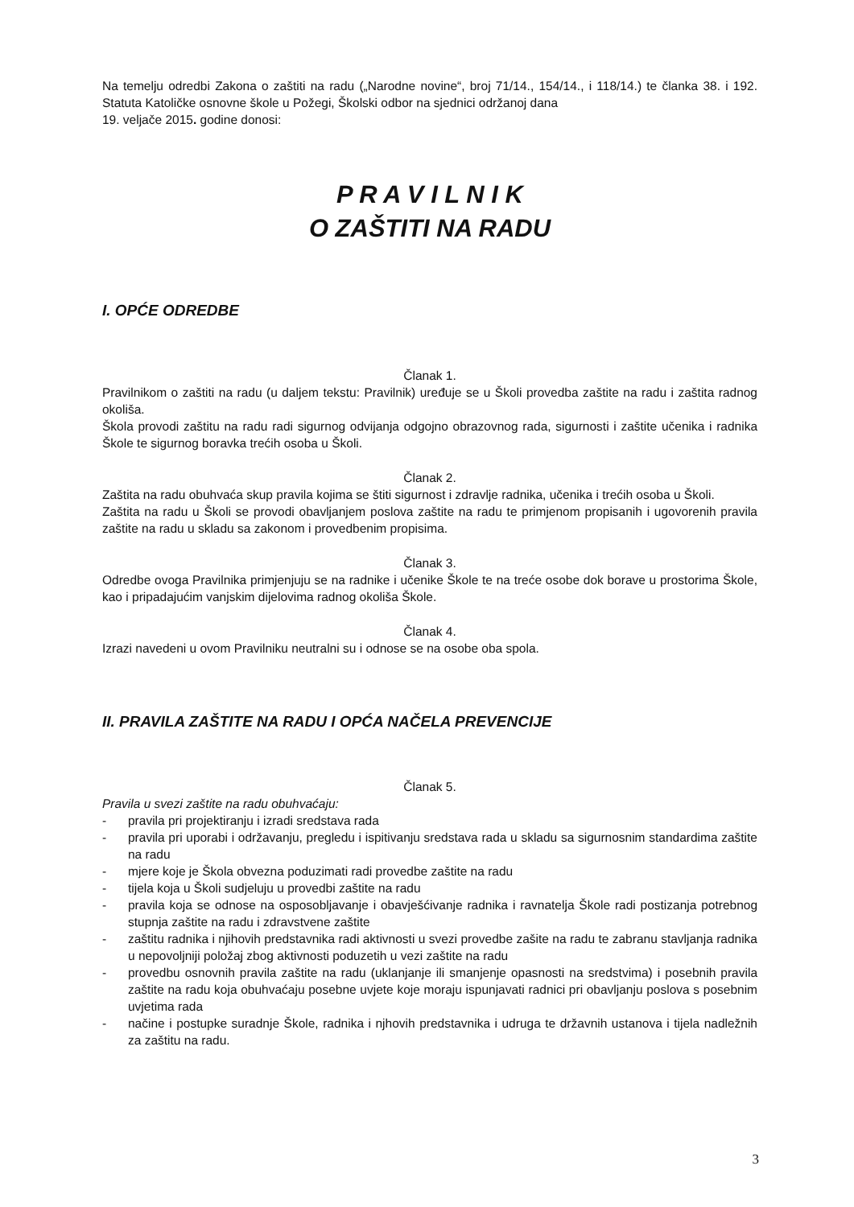Na temelju odredbi Zakona o zaštiti na radu („Narodne novine“, broj 71/14., 154/14., i 118/14.) te članka 38. i 192. Statuta Katoličke osnovne škole u Požegi, Školski odbor na sjednici održanoj dana
19. veljače 2015. godine donosi:
P R A V I L N I K
O ZAŠTITI NA RADU
I. OPĆE ODREDBE
Članak 1.
Pravilnikom o zaštiti na radu (u daljem tekstu: Pravilnik) uređuje se u Školi provedba zaštite na radu i zaštita radnog okoliša.
Škola provodi zaštitu na radu radi sigurnog odvijanja odgojno obrazovnog rada, sigurnosti i zaštite učenika i radnika Škole te sigurnog boravka trećih osoba u Školi.
Članak 2.
Zaštita na radu obuhvaća skup pravila kojima se štiti sigurnost i zdravlje radnika, učenika i trećih osoba u Školi.
Zaštita na radu u Školi se provodi obavljanjem poslova zaštite na radu te primjenom propisanih i ugovorenih pravila zaštite na radu u skladu sa zakonom i provedbenim propisima.
Članak 3.
Odredbe ovoga Pravilnika primjenjuju se na radnike i učenike Škole te na treće osobe dok borave u prostorima Škole, kao i pripadajućim vanjskim dijelovima radnog okoliša Škole.
Članak 4.
Izrazi navedeni u ovom Pravilniku neutralni su i odnose se na osobe oba spola.
II. PRAVILA ZAŠTITE NA RADU I OPĆA NAČELA PREVENCIJE
Članak 5.
Pravila u svezi zaštite na radu obuhvaćaju:
- pravila pri projektiranju i izradi sredstava rada
- pravila pri uporabi i održavanju, pregledu i ispitivanju sredstava rada u skladu sa sigurnosnim standardima zaštite na radu
- mjere koje je Škola obvezna poduzimati radi provedbe zaštite na radu
- tijela koja u Školi sudjeluju u provedbi zaštite na radu
- pravila koja se odnose na osposobljavanje i obavješćivanje radnika i ravnatelja Škole radi postizanja potrebnog stupnja zaštite na radu i zdravstvene zaštite
- zaštitu radnika i njihovih predstavnika radi aktivnosti u svezi provedbe zašite na radu te zabranu stavljanja radnika u nepovoljniji položaj zbog aktivnosti poduzetih u vezi zaštite na radu
- provedbu osnovnih pravila zaštite na radu (uklanjanje ili smanjenje opasnosti na sredstvima) i posebnih pravila zaštite na radu koja obuhvaćaju posebne uvjete koje moraju ispunjavati radnici pri obavljanju poslova s posebnim uvjetima rada
- načine i postupke suradnje Škole, radnika i njhovih predstavnika i udruga te državnih ustanova i tijela nadležnih za zaštitu na radu.
3